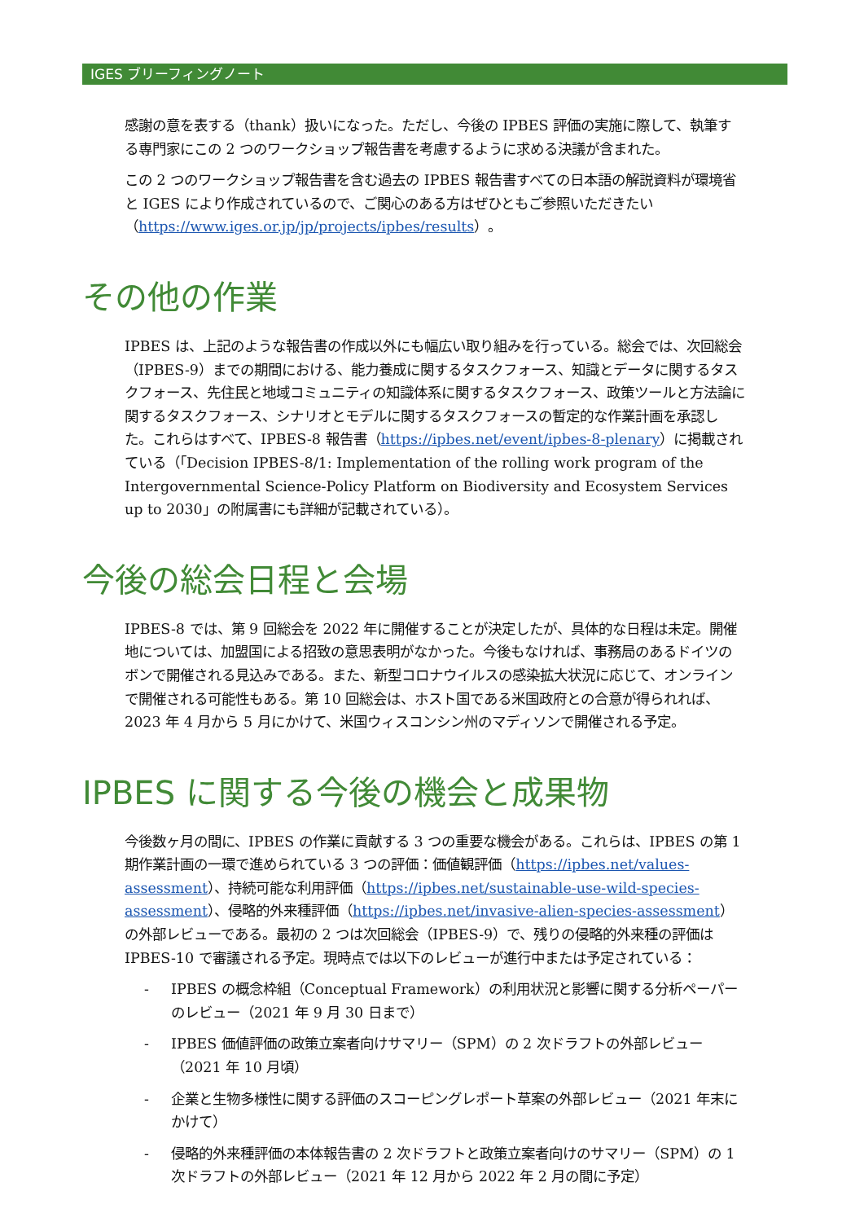IGES ブリーフィングノート
感謝の意を表する（thank）扱いになった。ただし、今後の IPBES 評価の実施に際して、執筆する専門家にこの 2 つのワークショップ報告書を考慮するように求める決議が含まれた。
この 2 つのワークショップ報告書を含む過去の IPBES 報告書すべての日本語の解説資料が環境省と IGES により作成されているので、ご関心のある方はぜひともご参照いただきたい（https://www.iges.or.jp/jp/projects/ipbes/results）。
その他の作業
IPBES は、上記のような報告書の作成以外にも幅広い取り組みを行っている。総会では、次回総会（IPBES-9）までの期間における、能力養成に関するタスクフォース、知識とデータに関するタスクフォース、先住民と地域コミュニティの知識体系に関するタスクフォース、政策ツールと方法論に関するタスクフォース、シナリオとモデルに関するタスクフォースの暫定的な作業計画を承認した。これらはすべて、IPBES-8 報告書（https://ipbes.net/event/ipbes-8-plenary）に掲載されている（「Decision IPBES-8/1: Implementation of the rolling work program of the Intergovernmental Science-Policy Platform on Biodiversity and Ecosystem Services up to 2030」の附属書にも詳細が記載されている）。
今後の総会日程と会場
IPBES-8 では、第 9 回総会を 2022 年に開催することが決定したが、具体的な日程は未定。開催地については、加盟国による招致の意思表明がなかった。今後もなければ、事務局のあるドイツのボンで開催される見込みである。また、新型コロナウイルスの感染拡大状況に応じて、オンラインで開催される可能性もある。第 10 回総会は、ホスト国である米国政府との合意が得られれば、2023 年 4 月から 5 月にかけて、米国ウィスコンシン州のマディソンで開催される予定。
IPBES に関する今後の機会と成果物
今後数ヶ月の間に、IPBES の作業に貢献する 3 つの重要な機会がある。これらは、IPBES の第 1 期作業計画の一環で進められている 3 つの評価：価値観評価（https://ipbes.net/values-assessment）、持続可能な利用評価（https://ipbes.net/sustainable-use-wild-species-assessment）、侵略的外来種評価（https://ipbes.net/invasive-alien-species-assessment）の外部レビューである。最初の 2 つは次回総会（IPBES-9）で、残りの侵略的外来種の評価は IPBES-10 で審議される予定。現時点では以下のレビューが進行中または予定されている：
- IPBES の概念枠組（Conceptual Framework）の利用状況と影響に関する分析ペーパーのレビュー（2021 年 9 月 30 日まで）
- IPBES 価値評価の政策立案者向けサマリー（SPM）の 2 次ドラフトの外部レビュー（2021 年 10 月頃）
- 企業と生物多様性に関する評価のスコーピングレポート草案の外部レビュー（2021 年末にかけて）
- 侵略的外来種評価の本体報告書の 2 次ドラフトと政策立案者向けのサマリー（SPM）の 1 次ドラフトの外部レビュー（2021 年 12 月から 2022 年 2 月の間に予定）